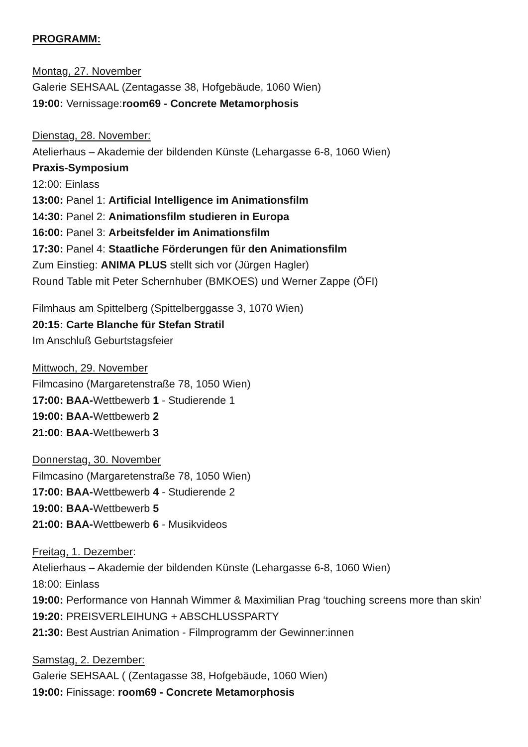PROGRAMM:
Montag, 27. November
Galerie SEHSAAL (Zentagasse 38, Hofgebäude, 1060 Wien)
19:00: Vernissage:room69 - Concrete Metamorphosis
Dienstag, 28. November:
Atelierhaus – Akademie der bildenden Künste (Lehargasse 6-8, 1060 Wien)
Praxis-Symposium
12:00: Einlass
13:00: Panel 1: Artificial Intelligence im Animationsfilm
14:30: Panel 2: Animationsfilm studieren in Europa
16:00: Panel 3: Arbeitsfelder im Animationsfilm
17:30: Panel 4: Staatliche Förderungen für den Animationsfilm
Zum Einstieg: ANIMA PLUS stellt sich vor (Jürgen Hagler)
Round Table mit Peter Schernhuber (BMKOES) und Werner Zappe (ÖFI)
Filmhaus am Spittelberg (Spittelberggasse 3, 1070 Wien)
20:15: Carte Blanche für Stefan Stratil
Im Anschluß Geburtstagsfeier
Mittwoch, 29. November
Filmcasino (Margaretenstraße 78, 1050 Wien)
17:00: BAA-Wettbewerb 1 - Studierende 1
19:00: BAA-Wettbewerb 2
21:00: BAA-Wettbewerb 3
Donnerstag, 30. November
Filmcasino (Margaretenstraße 78, 1050 Wien)
17:00: BAA-Wettbewerb 4 - Studierende 2
19:00: BAA-Wettbewerb 5
21:00: BAA-Wettbewerb 6 - Musikvideos
Freitag, 1. Dezember:
Atelierhaus – Akademie der bildenden Künste (Lehargasse 6-8, 1060 Wien)
18:00: Einlass
19:00: Performance von Hannah Wimmer & Maximilian Prag ‘touching screens more than skin’
19:20: PREISVERLEIHUNG + ABSCHLUSSPARTY
21:30: Best Austrian Animation - Filmprogramm der Gewinner:innen
Samstag, 2. Dezember:
Galerie SEHSAAL ( (Zentagasse 38, Hofgebäude, 1060 Wien)
19:00: Finissage: room69 - Concrete Metamorphosis